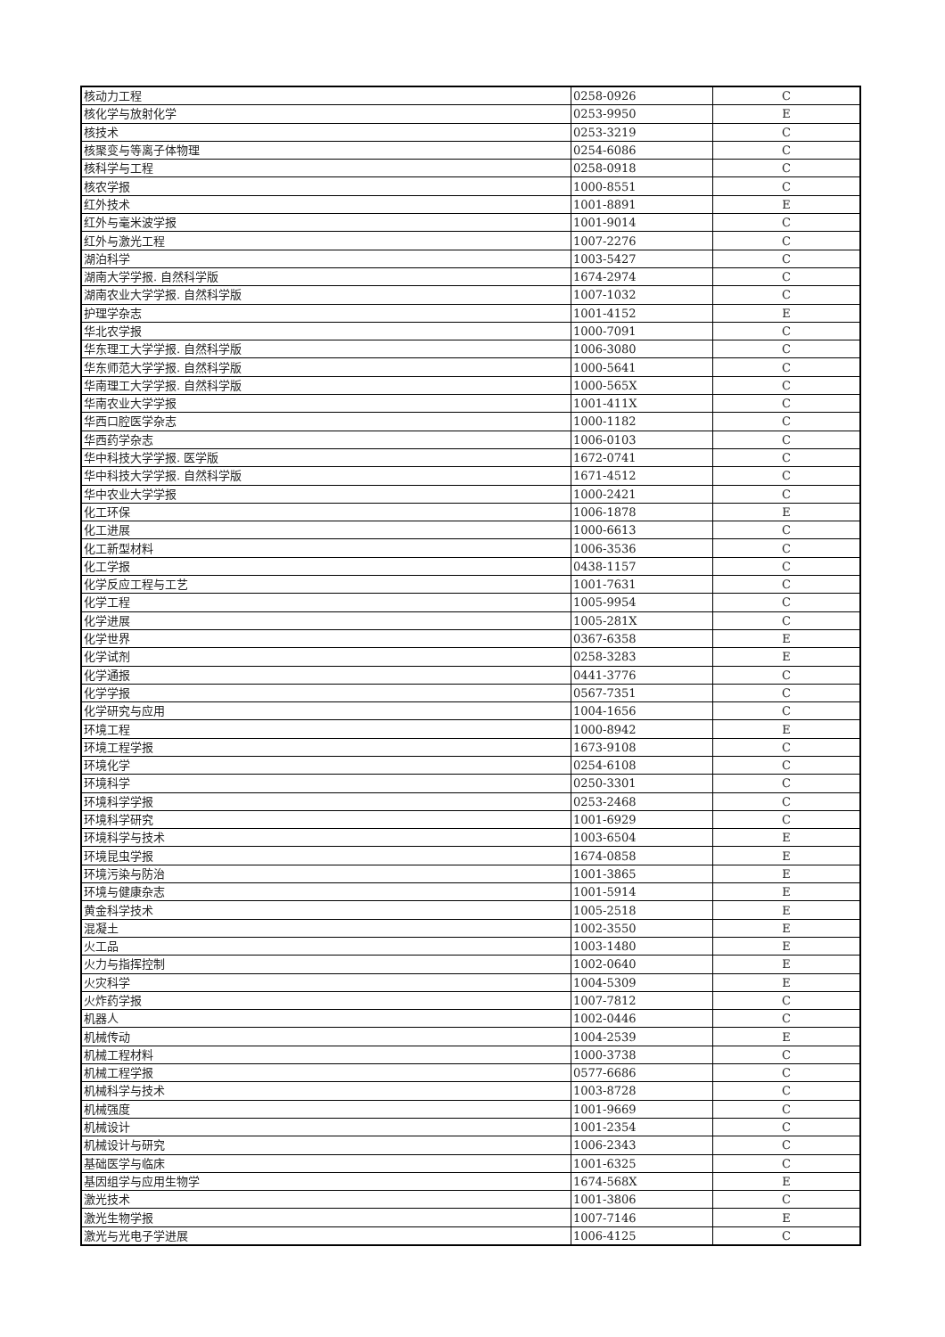| 核动力工程 | 0258-0926 | C |
| 核化学与放射化学 | 0253-9950 | E |
| 核技术 | 0253-3219 | C |
| 核聚变与等离子体物理 | 0254-6086 | C |
| 核科学与工程 | 0258-0918 | C |
| 核农学报 | 1000-8551 | C |
| 红外技术 | 1001-8891 | E |
| 红外与毫米波学报 | 1001-9014 | C |
| 红外与激光工程 | 1007-2276 | C |
| 湖泊科学 | 1003-5427 | C |
| 湖南大学学报. 自然科学版 | 1674-2974 | C |
| 湖南农业大学学报. 自然科学版 | 1007-1032 | C |
| 护理学杂志 | 1001-4152 | E |
| 华北农学报 | 1000-7091 | C |
| 华东理工大学学报. 自然科学版 | 1006-3080 | C |
| 华东师范大学学报. 自然科学版 | 1000-5641 | C |
| 华南理工大学学报. 自然科学版 | 1000-565X | C |
| 华南农业大学学报 | 1001-411X | C |
| 华西口腔医学杂志 | 1000-1182 | C |
| 华西药学杂志 | 1006-0103 | C |
| 华中科技大学学报. 医学版 | 1672-0741 | C |
| 华中科技大学学报. 自然科学版 | 1671-4512 | C |
| 华中农业大学学报 | 1000-2421 | C |
| 化工环保 | 1006-1878 | E |
| 化工进展 | 1000-6613 | C |
| 化工新型材料 | 1006-3536 | C |
| 化工学报 | 0438-1157 | C |
| 化学反应工程与工艺 | 1001-7631 | C |
| 化学工程 | 1005-9954 | C |
| 化学进展 | 1005-281X | C |
| 化学世界 | 0367-6358 | E |
| 化学试剂 | 0258-3283 | E |
| 化学通报 | 0441-3776 | C |
| 化学学报 | 0567-7351 | C |
| 化学研究与应用 | 1004-1656 | C |
| 环境工程 | 1000-8942 | E |
| 环境工程学报 | 1673-9108 | C |
| 环境化学 | 0254-6108 | C |
| 环境科学 | 0250-3301 | C |
| 环境科学学报 | 0253-2468 | C |
| 环境科学研究 | 1001-6929 | C |
| 环境科学与技术 | 1003-6504 | E |
| 环境昆虫学报 | 1674-0858 | E |
| 环境污染与防治 | 1001-3865 | E |
| 环境与健康杂志 | 1001-5914 | E |
| 黄金科学技术 | 1005-2518 | E |
| 混凝土 | 1002-3550 | E |
| 火工品 | 1003-1480 | E |
| 火力与指挥控制 | 1002-0640 | E |
| 火灾科学 | 1004-5309 | E |
| 火炸药学报 | 1007-7812 | C |
| 机器人 | 1002-0446 | C |
| 机械传动 | 1004-2539 | E |
| 机械工程材料 | 1000-3738 | C |
| 机械工程学报 | 0577-6686 | C |
| 机械科学与技术 | 1003-8728 | C |
| 机械强度 | 1001-9669 | C |
| 机械设计 | 1001-2354 | C |
| 机械设计与研究 | 1006-2343 | C |
| 基础医学与临床 | 1001-6325 | C |
| 基因组学与应用生物学 | 1674-568X | E |
| 激光技术 | 1001-3806 | C |
| 激光生物学报 | 1007-7146 | E |
| 激光与光电子学进展 | 1006-4125 | C |